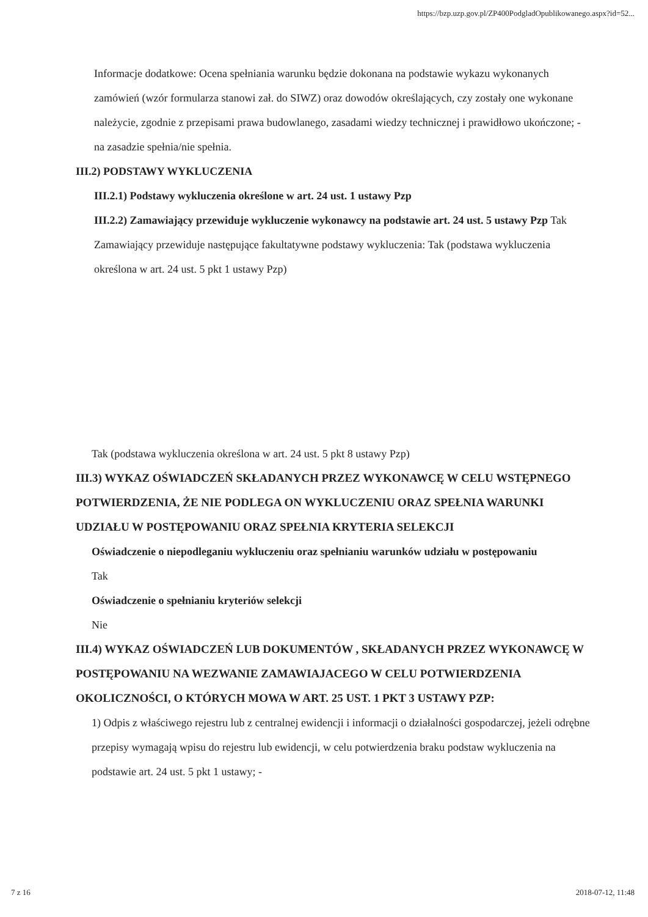https://bzp.uzp.gov.pl/ZP400PodgladOpublikowanego.aspx?id=52...
Informacje dodatkowe: Ocena spełniania warunku będzie dokonana na podstawie wykazu wykonanych zamówień (wzór formularza stanowi zał. do SIWZ) oraz dowodów określających, czy zostały one wykonane należycie, zgodnie z przepisami prawa budowlanego, zasadami wiedzy technicznej i prawidłowo ukończone; - na zasadzie spełnia/nie spełnia.
III.2) PODSTAWY WYKLUCZENIA
III.2.1) Podstawy wykluczenia określone w art. 24 ust. 1 ustawy Pzp
III.2.2) Zamawiający przewiduje wykluczenie wykonawcy na podstawie art. 24 ust. 5 ustawy Pzp Tak Zamawiający przewiduje następujące fakultatywne podstawy wykluczenia: Tak (podstawa wykluczenia określona w art. 24 ust. 5 pkt 1 ustawy Pzp)
Tak (podstawa wykluczenia określona w art. 24 ust. 5 pkt 8 ustawy Pzp)
III.3) WYKAZ OŚWIADCZEŃ SKŁADANYCH PRZEZ WYKONAWCĘ W CELU WSTĘPNEGO POTWIERDZENIA, ŻE NIE PODLEGA ON WYKLUCZENIU ORAZ SPEŁNIA WARUNKI UDZIAŁU W POSTĘPOWANIU ORAZ SPEŁNIA KRYTERIA SELEKCJI
Oświadczenie o niepodleganiu wykluczeniu oraz spełnianiu warunków udziału w postępowaniu
Tak
Oświadczenie o spełnianiu kryteriów selekcji
Nie
III.4) WYKAZ OŚWIADCZEŃ LUB DOKUMENTÓW , SKŁADANYCH PRZEZ WYKONAWCĘ W POSTĘPOWANIU NA WEZWANIE ZAMAWIAJACEGO W CELU POTWIERDZENIA OKOLICZNOŚCI, O KTÓRYCH MOWA W ART. 25 UST. 1 PKT 3 USTAWY PZP:
1) Odpis z właściwego rejestru lub z centralnej ewidencji i informacji o działalności gospodarczej, jeżeli odrębne przepisy wymagają wpisu do rejestru lub ewidencji, w celu potwierdzenia braku podstaw wykluczenia na podstawie art. 24 ust. 5 pkt 1 ustawy; -
7 z 16 2018-07-12, 11:48